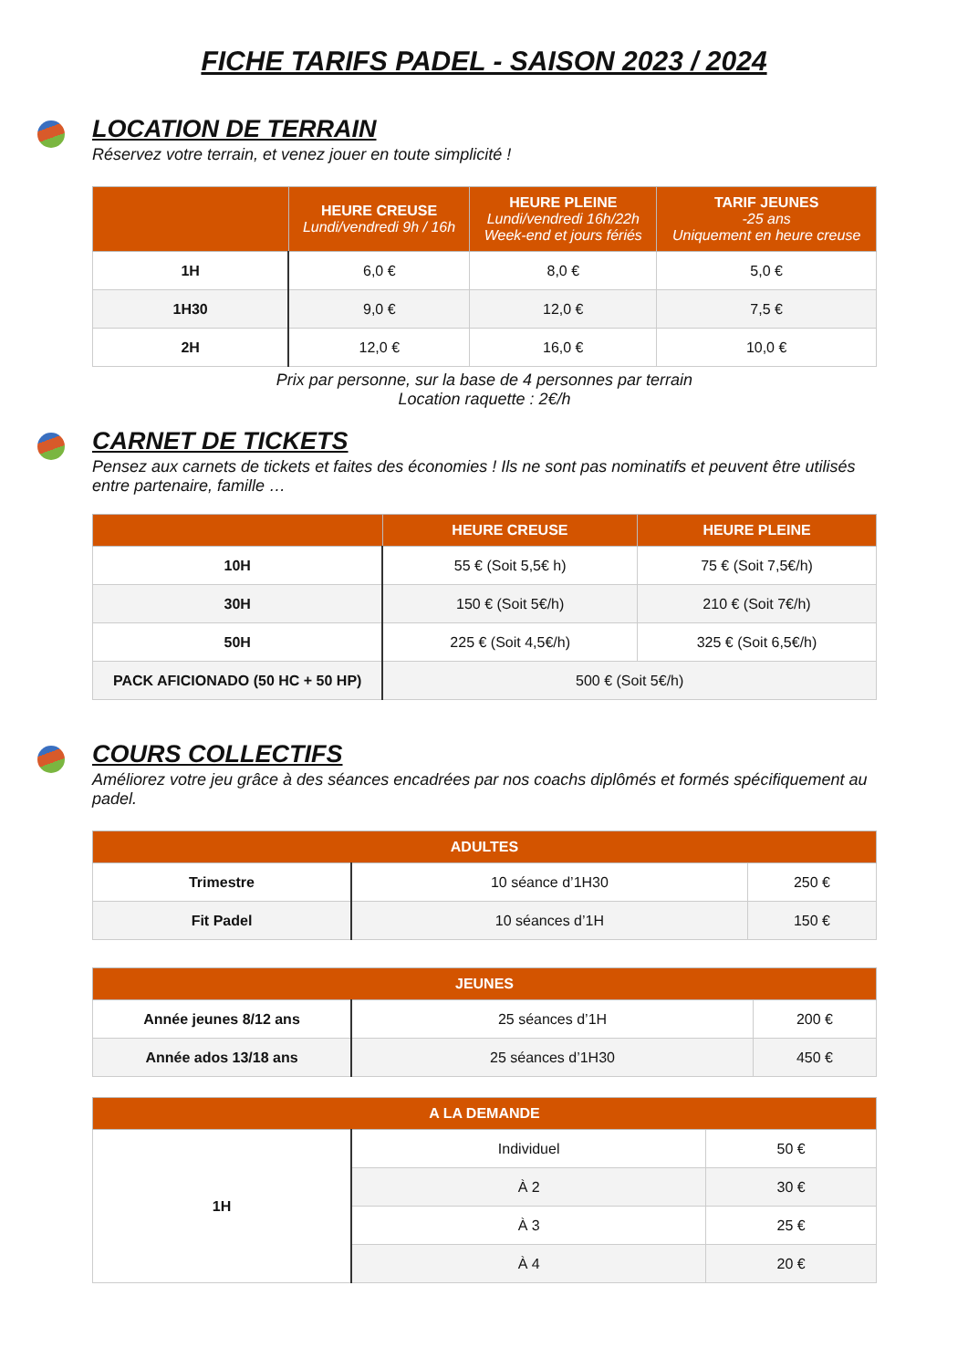FICHE TARIFS PADEL - SAISON 2023 / 2024
LOCATION DE TERRAIN
Réservez votre terrain, et venez jouer en toute simplicité !
| | HEURE CREUSE Lundi/vendredi 9h / 16h | HEURE PLEINE Lundi/vendredi 16h/22h Week-end et jours fériés | TARIF JEUNES -25 ans Uniquement en heure creuse |
| --- | --- | --- | --- |
| 1H | 6,0 € | 8,0 € | 5,0 € |
| 1H30 | 9,0 € | 12,0 € | 7,5 € |
| 2H | 12,0 € | 16,0 € | 10,0 € |
Prix par personne, sur la base de 4 personnes par terrain
Location raquette : 2€/h
CARNET DE TICKETS
Pensez aux carnets de tickets et faites des économies ! Ils ne sont pas nominatifs et peuvent être utilisés entre partenaire, famille …
| | HEURE CREUSE | HEURE PLEINE |
| --- | --- | --- |
| 10H | 55 € (Soit 5,5€ h) | 75 € (Soit 7,5€/h) |
| 30H | 150 € (Soit 5€/h) | 210 € (Soit 7€/h) |
| 50H | 225 € (Soit 4,5€/h) | 325 € (Soit 6,5€/h) |
| PACK AFICIONADO (50 HC + 50 HP) | 500 € (Soit 5€/h) | |
COURS COLLECTIFS
Améliorez votre jeu grâce à des séances encadrées par nos coachs diplômés et formés spécifiquement au padel.
| ADULTES | | |
| --- | --- | --- |
| Trimestre | 10 séance d’1H30 | 250 € |
| Fit Padel | 10 séances d’1H | 150 € |
| JEUNES | | |
| --- | --- | --- |
| Année jeunes 8/12 ans | 25 séances d’1H | 200 € |
| Année ados 13/18 ans | 25 séances d’1H30 | 450 € |
| A LA DEMANDE | | |
| --- | --- | --- |
| 1H | Individuel | 50 € |
| | À 2 | 30 € |
| | À 3 | 25 € |
| | À 4 | 20 € |